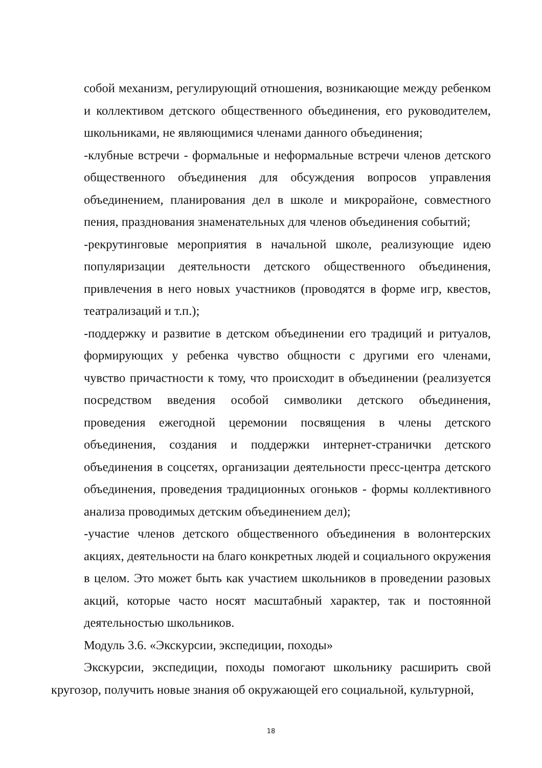собой механизм, регулирующий отношения, возникающие между ребенком и коллективом детского общественного объединения, его руководителем, школьниками, не являющимися членами данного объединения;
-клубные встречи - формальные и неформальные встречи членов детского общественного объединения для обсуждения вопросов управления объединением, планирования дел в школе и микрорайоне, совместного пения, празднования знаменательных для членов объединения событий;
-рекрутинговые мероприятия в начальной школе, реализующие идею популяризации деятельности детского общественного объединения, привлечения в него новых участников (проводятся в форме игр, квестов, театрализаций и т.п.);
-поддержку и развитие в детском объединении его традиций и ритуалов, формирующих у ребенка чувство общности с другими его членами, чувство причастности к тому, что происходит в объединении (реализуется посредством введения особой символики детского объединения, проведения ежегодной церемонии посвящения в члены детского объединения, создания и поддержки интернет-странички детского объединения в соцсетях, организации деятельности пресс-центра детского объединения, проведения традиционных огоньков - формы коллективного анализа проводимых детским объединением дел);
-участие членов детского общественного объединения в волонтерских акциях, деятельности на благо конкретных людей и социального окружения в целом. Это может быть как участием школьников в проведении разовых акций, которые часто носят масштабный характер, так и постоянной деятельностью школьников.
Модуль 3.6. «Экскурсии, экспедиции, походы»
Экскурсии, экспедиции, походы помогают школьнику расширить свой кругозор, получить новые знания об окружающей его социальной, культурной,
18